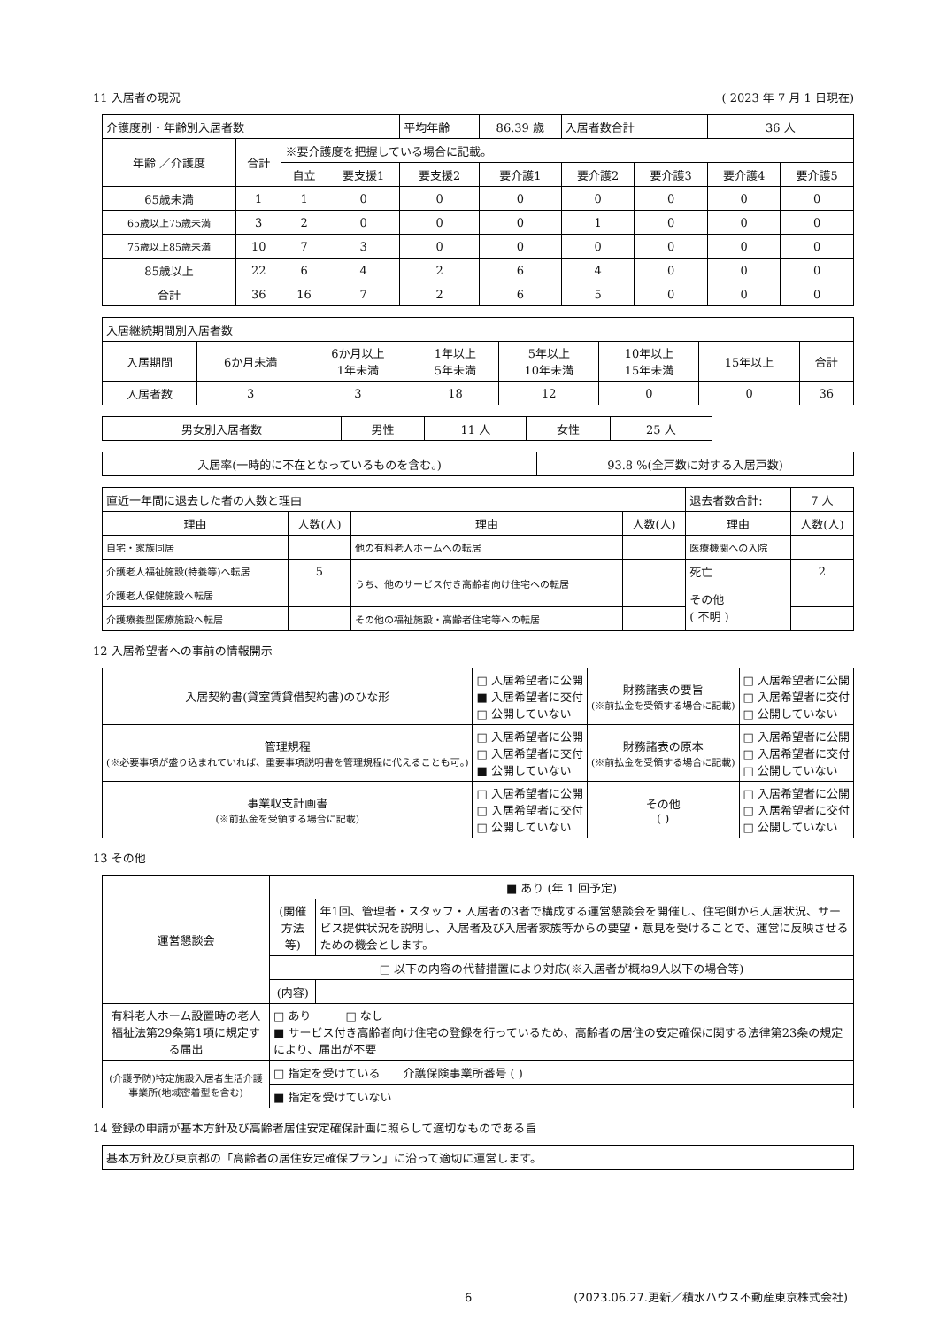11 入居者の現況 ( 2023 年 7 月 1 日現在)
| 介護度別・年齢別入居者数 | | | | 平均年齢 | 86.39 歳 | 入居者数合計 | | 36 人 | |
| 年齢 ／介護度 | 合計 | ※要介護度を把握している場合に記載。 | | | | | | | |
| | | 自立 | 要支援1 | 要支援2 | 要介護1 | 要介護2 | 要介護3 | 要介護4 | 要介護5 |
| 65歳未満 | 1 | 1 | 0 | 0 | 0 | 0 | 0 | 0 | 0 |
| 65歳以上75歳未満 | 3 | 2 | 0 | 0 | 0 | 1 | 0 | 0 | 0 |
| 75歳以上85歳未満 | 10 | 7 | 3 | 0 | 0 | 0 | 0 | 0 | 0 |
| 85歳以上 | 22 | 6 | 4 | 2 | 6 | 4 | 0 | 0 | 0 |
| 合計 | 36 | 16 | 7 | 2 | 6 | 5 | 0 | 0 | 0 |
| 入居継続期間別入居者数 | | | | | | | |
| 入居期間 | 6か月未満 | 6か月以上 1年未満 | 1年以上 5年未満 | 5年以上 10年未満 | 10年以上 15年未満 | 15年以上 | 合計 |
| 入居者数 | 3 | 3 | 18 | 12 | 0 | 0 | 36 |
| 男女別入居者数 | 男性 | 11 人 | 女性 | 25 人 |
| 入居率(一時的に不在となっているものを含む。) | 93.8 %(全戸数に対する入居戸数) |
| 直近一年間に退去した者の人数と理由 | | | | 退去者数合計: | 7 人 |
| 理由 | 人数(人) | 理由 | 人数(人) | 理由 | 人数(人) |
| 自宅・家族同居 | | 他の有料老人ホームへの転居 | | 医療機関への入院 | |
| 介護老人福祉施設(特養等)へ転居 | 5 | うち、他のサービス付き高齢者向け住宅への転居 | | 死亡 | 2 |
| 介護老人保健施設へ転居 | | | | その他 ( 不明 ) | |
| 介護療養型医療施設へ転居 | | その他の福祉施設・高齢者住宅等への転居 | | | |
12 入居希望者への事前の情報開示
| 入居契約書(貸室賃貸借契約書)のひな形 | □ 入居希望者に公開 ■ 入居希望者に交付 □ 公開していない | 財務諸表の要旨 (※前払金を受領する場合に記載) | □ 入居希望者に公開 □ 入居希望者に交付 □ 公開していない |
| 管理規程 (※必要事項が盛り込まれていれば、重要事項説明書を管理規程に代えることも可。) | □ 入居希望者に公開 □ 入居希望者に交付 ■ 公開していない | 財務諸表の原本 (※前払金を受領する場合に記載) | □ 入居希望者に公開 □ 入居希望者に交付 □ 公開していない |
| 事業収支計画書 (※前払金を受領する場合に記載) | □ 入居希望者に公開 □ 入居希望者に交付 □ 公開していない | その他 ( ) | □ 入居希望者に公開 □ 入居希望者に交付 □ 公開していない |
13 その他
| 運営懇談会 | ■ あり (年 1 回予定) | |
| | (開催方法等) | 年1回、管理者・スタッフ・入居者の3者で構成する運営懇談会を開催し、住宅側から入居状況、サービス提供状況を説明し、入居者及び入居者家族等からの要望・意見を受けることで、運営に反映させるための機会とします。 |
| | □ 以下の内容の代替措置により対応(※入居者が概ね9人以下の場合等) | |
| | (内容) | |
| 有料老人ホーム設置時の老人福祉法第29条第1項に規定する届出 | □ あり □ なし ■ サービス付き高齢者向け住宅の登録を行っているため、高齢者の居住の安定確保に関する法律第23条の規定により、届出が不要 | |
| (介護予防)特定施設入居者生活介護事業所(地域密着型を含む) | □ 指定を受けている 介護保険事業所番号 ( ) | |
| | ■ 指定を受けていない | |
14 登録の申請が基本方針及び高齢者居住安定確保計画に照らして適切なものである旨
| 基本方針及び東京都の「高齢者の居住安定確保プラン」に沿って適切に運営します。 |
6 (2023.06.27.更新／積水ハウス不動産東京株式会社)